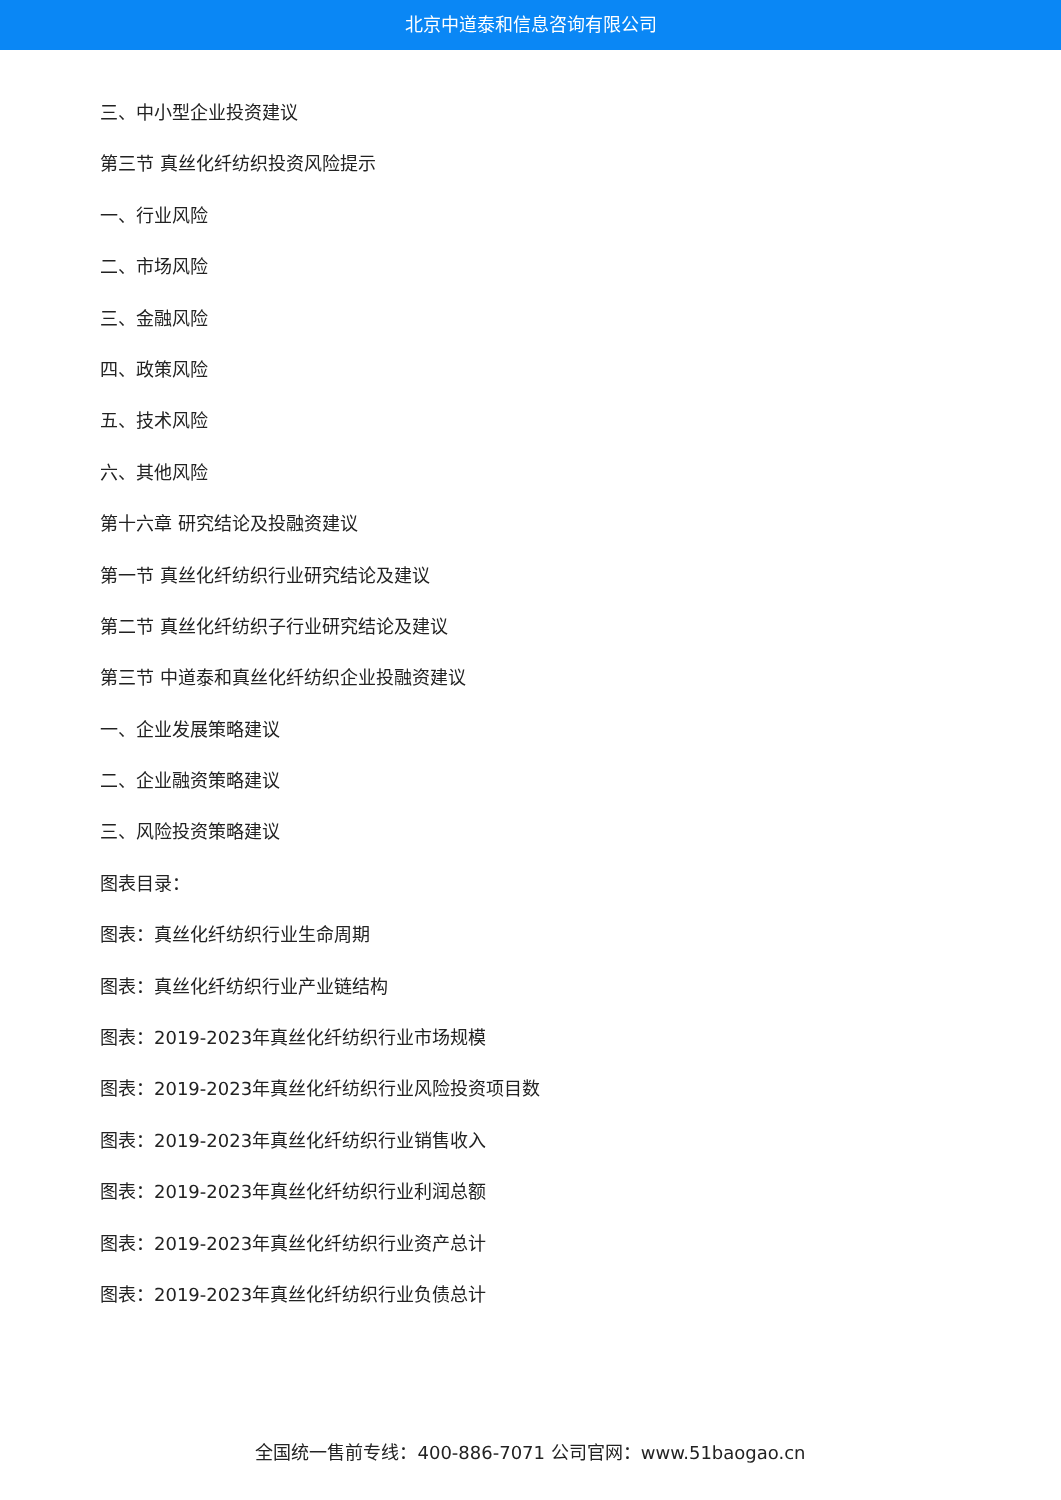北京中道泰和信息咨询有限公司
三、中小型企业投资建议
第三节 真丝化纤纺织投资风险提示
一、行业风险
二、市场风险
三、金融风险
四、政策风险
五、技术风险
六、其他风险
第十六章 研究结论及投融资建议
第一节 真丝化纤纺织行业研究结论及建议
第二节 真丝化纤纺织子行业研究结论及建议
第三节 中道泰和真丝化纤纺织企业投融资建议
一、企业发展策略建议
二、企业融资策略建议
三、风险投资策略建议
图表目录：
图表：真丝化纤纺织行业生命周期
图表：真丝化纤纺织行业产业链结构
图表：2019-2023年真丝化纤纺织行业市场规模
图表：2019-2023年真丝化纤纺织行业风险投资项目数
图表：2019-2023年真丝化纤纺织行业销售收入
图表：2019-2023年真丝化纤纺织行业利润总额
图表：2019-2023年真丝化纤纺织行业资产总计
图表：2019-2023年真丝化纤纺织行业负债总计
全国统一售前专线：400-886-7071 公司官网：www.51baogao.cn